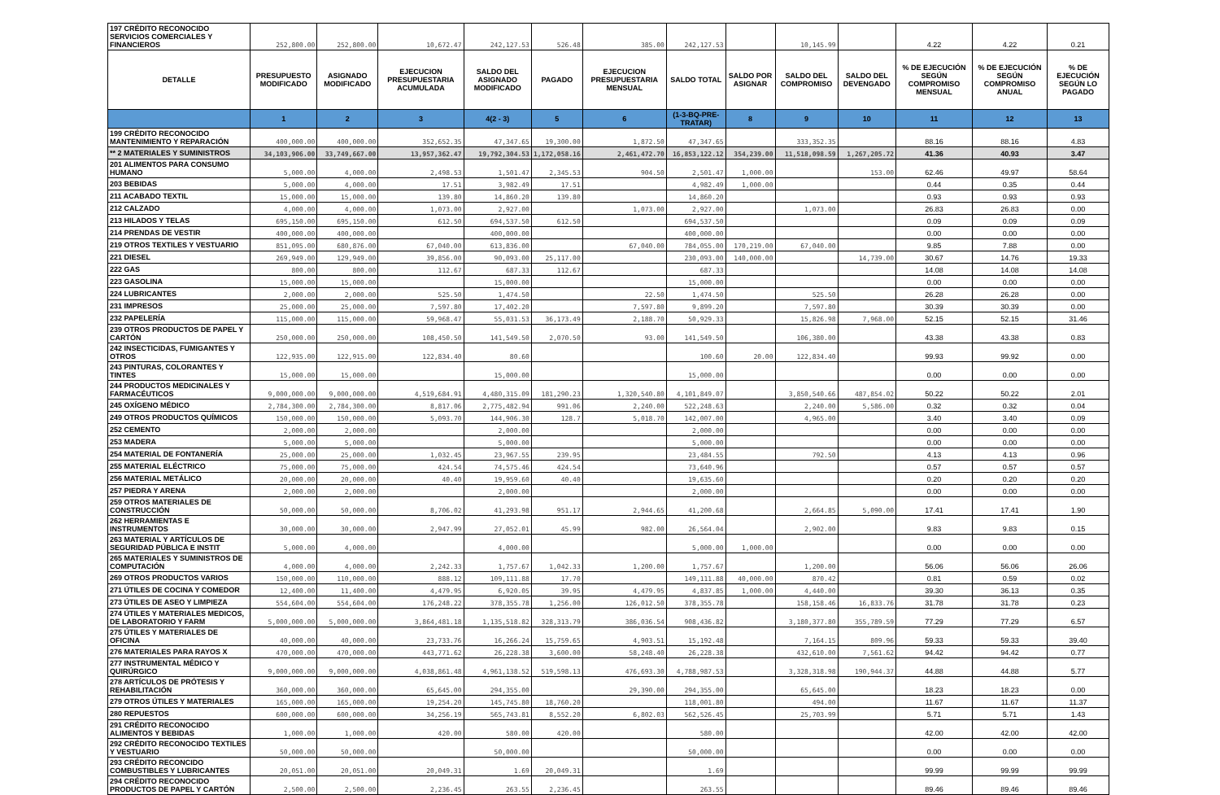| 197 CRÉDITO RECONOCIDO SERVICIOS COMERCIALES Y FINANCIEROS | 252,800.00 | 252,800.00 | 10,672.47 | 242,127.53 | 526.48 | 385.00 | 242,127.53 | | 10,145.99 | | 4.22 | 4.22 | 0.21 |
| DETALLE | PRESUPUESTO MODIFICADO | ASIGNADO MODIFICADO | EJECUCION PRESUPUESTARIA ACUMULADA | SALDO DEL ASIGNADO MODIFICADO | PAGADO | EJECUCION PRESUPUESTARIA MENSUAL | SALDO TOTAL | SALDO POR ASIGNAR | SALDO DEL COMPROMISO | SALDO DEL DEVENGADO | % DE EJECUCIÓN SEGÚN COMPROMISO MENSUAL | % DE EJECUCIÓN SEGÚN COMPROMISO ANUAL | % DE EJECUCIÓN SEGÚN LO PAGADO |
| | 1 | 2 | 3 | 4(2 - 3) | 5 | 6 | (1-3-BQ-PRE-TRATAR) | 8 | 9 | 10 | 11 | 12 | 13 |
| 199 CRÉDITO RECONOCIDO MANTENIMIENTO Y REPARACIÓN | 400,000.00 | 400,000.00 | 352,652.35 | 47,347.65 | 19,300.00 | 1,872.50 | 47,347.65 | | 333,352.35 | | 88.16 | 88.16 | 4.83 |
| ** 2 MATERIALES Y SUMINISTROS | 34,103,906.00 | 33,749,667.00 | 13,957,362.47 | 19,792,304.53 | 1,172,058.16 | 2,461,472.70 | 16,853,122.12 | 354,239.00 | 11,518,098.59 | 1,267,205.72 | 41.36 | 40.93 | 3.47 |
| 201 ALIMENTOS PARA CONSUMO HUMANO | 5,000.00 | 4,000.00 | 2,498.53 | 1,501.47 | 2,345.53 | 904.50 | 2,501.47 | 1,000.00 | | 153.00 | 62.46 | 49.97 | 58.64 |
| 203 BEBIDAS | 5,000.00 | 4,000.00 | 17.51 | 3,982.49 | 17.51 | | 4,982.49 | 1,000.00 | | | 0.44 | 0.35 | 0.44 |
| 211 ACABADO TEXTIL | 15,000.00 | 15,000.00 | 139.80 | 14,860.20 | 139.80 | | 14,860.20 | | | | 0.93 | 0.93 | 0.93 |
| 212 CALZADO | 4,000.00 | 4,000.00 | 1,073.00 | 2,927.00 | | 1,073.00 | 2,927.00 | | 1,073.00 | | 26.83 | 26.83 | 0.00 |
| 213 HILADOS Y TELAS | 695,150.00 | 695,150.00 | 612.50 | 694,537.50 | 612.50 | | 694,537.50 | | | | 0.09 | 0.09 | 0.09 |
| 214 PRENDAS DE VESTIR | 400,000.00 | 400,000.00 | | 400,000.00 | | | 400,000.00 | | | | 0.00 | 0.00 | 0.00 |
| 219 OTROS TEXTILES Y VESTUARIO | 851,095.00 | 680,876.00 | 67,040.00 | 613,836.00 | | 67,040.00 | 784,055.00 | 170,219.00 | 67,040.00 | | 9.85 | 7.88 | 0.00 |
| 221 DIESEL | 269,949.00 | 129,949.00 | 39,856.00 | 90,093.00 | 25,117.00 | | 230,093.00 | 140,000.00 | | 14,739.00 | 30.67 | 14.76 | 19.33 |
| 222 GAS | 800.00 | 800.00 | 112.67 | 687.33 | 112.67 | | 687.33 | | | | 14.08 | 14.08 | 14.08 |
| 223 GASOLINA | 15,000.00 | 15,000.00 | | 15,000.00 | | | 15,000.00 | | | | 0.00 | 0.00 | 0.00 |
| 224 LUBRICANTES | 2,000.00 | 2,000.00 | 525.50 | 1,474.50 | | 22.50 | 1,474.50 | | 525.50 | | 26.28 | 26.28 | 0.00 |
| 231 IMPRESOS | 25,000.00 | 25,000.00 | 7,597.80 | 17,402.20 | | 7,597.80 | 9,899.20 | | 7,597.80 | | 30.39 | 30.39 | 0.00 |
| 232 PAPELERÍA | 115,000.00 | 115,000.00 | 59,968.47 | 55,031.53 | 36,173.49 | 2,188.70 | 50,929.33 | | 15,826.98 | 7,968.00 | 52.15 | 52.15 | 31.46 |
| 239 OTROS PRODUCTOS DE PAPEL Y CARTÓN | 250,000.00 | 250,000.00 | 108,450.50 | 141,549.50 | 2,070.50 | 93.00 | 141,549.50 | | 106,380.00 | | 43.38 | 43.38 | 0.83 |
| 242 INSECTICIDAS, FUMIGANTES Y OTROS | 122,935.00 | 122,915.00 | 122,834.40 | 80.60 | | | 100.60 | 20.00 | 122,834.40 | | 99.93 | 99.92 | 0.00 |
| 243 PINTURAS, COLORANTES Y TINTES | 15,000.00 | 15,000.00 | | 15,000.00 | | | 15,000.00 | | | | 0.00 | 0.00 | 0.00 |
| 244 PRODUCTOS MEDICINALES Y FARMACÉUTICOS | 9,000,000.00 | 9,000,000.00 | 4,519,684.91 | 4,480,315.09 | 181,290.23 | 1,320,540.80 | 4,101,849.07 | | 3,850,540.66 | 487,854.02 | 50.22 | 50.22 | 2.01 |
| 245 OXÍGENO MÉDICO | 2,784,300.00 | 2,784,300.00 | 8,817.06 | 2,775,482.94 | 991.06 | 2,240.00 | 522,248.63 | | 2,240.00 | 5,586.00 | 0.32 | 0.32 | 0.04 |
| 249 OTROS PRODUCTOS QUÍMICOS | 150,000.00 | 150,000.00 | 5,093.70 | 144,906.30 | 128.7 | 5,018.70 | 142,007.00 | | 4,965.00 | | 3.40 | 3.40 | 0.09 |
| 252 CEMENTO | 2,000.00 | 2,000.00 | | 2,000.00 | | | 2,000.00 | | | | 0.00 | 0.00 | 0.00 |
| 253 MADERA | 5,000.00 | 5,000.00 | | 5,000.00 | | | 5,000.00 | | | | 0.00 | 0.00 | 0.00 |
| 254 MATERIAL DE FONTANERÍA | 25,000.00 | 25,000.00 | 1,032.45 | 23,967.55 | 239.95 | | 23,484.55 | | 792.50 | | 4.13 | 4.13 | 0.96 |
| 255 MATERIAL ELÉCTRICO | 75,000.00 | 75,000.00 | 424.54 | 74,575.46 | 424.54 | | 73,640.96 | | | | 0.57 | 0.57 | 0.57 |
| 256 MATERIAL METÁLICO | 20,000.00 | 20,000.00 | 40.40 | 19,959.60 | 40.40 | | 19,635.60 | | | | 0.20 | 0.20 | 0.20 |
| 257 PIEDRA Y ARENA | 2,000.00 | 2,000.00 | | 2,000.00 | | | 2,000.00 | | | | 0.00 | 0.00 | 0.00 |
| 259 OTROS MATERIALES DE CONSTRUCCIÓN | 50,000.00 | 50,000.00 | 8,706.02 | 41,293.98 | 951.17 | 2,944.65 | 41,200.68 | | 2,664.85 | 5,090.00 | 17.41 | 17.41 | 1.90 |
| 262 HERRAMIENTAS E INSTRUMENTOS | 30,000.00 | 30,000.00 | 2,947.99 | 27,052.01 | 45.99 | 982.00 | 26,564.04 | | 2,902.00 | | 9.83 | 9.83 | 0.15 |
| 263 MATERIAL Y ARTÍCULOS DE SEGURIDAD PÚBLICA E INSTIT | 5,000.00 | 4,000.00 | | 4,000.00 | | | 5,000.00 | 1,000.00 | | | 0.00 | 0.00 | 0.00 |
| 265 MATERIALES Y SUMINISTROS DE COMPUTACIÓN | 4,000.00 | 4,000.00 | 2,242.33 | 1,757.67 | 1,042.33 | 1,200.00 | 1,757.67 | | 1,200.00 | | 56.06 | 56.06 | 26.06 |
| 269 OTROS PRODUCTOS VARIOS | 150,000.00 | 110,000.00 | 888.12 | 109,111.88 | 17.70 | | 149,111.88 | 40,000.00 | 870.42 | | 0.81 | 0.59 | 0.02 |
| 271 ÚTILES DE COCINA Y COMEDOR | 12,400.00 | 11,400.00 | 4,479.95 | 6,920.05 | 39.95 | 4,479.95 | 4,837.85 | 1,000.00 | 4,440.00 | | 39.30 | 36.13 | 0.35 |
| 273 ÚTILES DE ASEO Y LIMPIEZA | 554,604.00 | 554,604.00 | 176,248.22 | 378,355.78 | 1,256.00 | 126,012.50 | 378,355.78 | | 158,158.46 | 16,833.76 | 31.78 | 31.78 | 0.23 |
| 274 ÚTILES Y MATERIALES MEDICOS, DE LABORATORIO Y FARM | 5,000,000.00 | 5,000,000.00 | 3,864,481.18 | 1,135,518.82 | 328,313.79 | 386,036.54 | 908,436.82 | | 3,180,377.80 | 355,789.59 | 77.29 | 77.29 | 6.57 |
| 275 ÚTILES Y MATERIALES DE OFICINA | 40,000.00 | 40,000.00 | 23,733.76 | 16,266.24 | 15,759.65 | 4,903.51 | 15,192.48 | | 7,164.15 | 809.96 | 59.33 | 59.33 | 39.40 |
| 276 MATERIALES PARA RAYOS X | 470,000.00 | 470,000.00 | 443,771.62 | 26,228.38 | 3,600.00 | 58,248.40 | 26,228.38 | | 432,610.00 | 7,561.62 | 94.42 | 94.42 | 0.77 |
| 277 INSTRUMENTAL MÉDICO Y QUIRÚRGICO | 9,000,000.00 | 9,000,000.00 | 4,038,861.48 | 4,961,138.52 | 519,598.13 | 476,693.30 | 4,788,987.53 | | 3,328,318.98 | 190,944.37 | 44.88 | 44.88 | 5.77 |
| 278 ARTÍCULOS DE PRÓTESIS Y REHABILITACIÓN | 360,000.00 | 360,000.00 | 65,645.00 | 294,355.00 | | 29,390.00 | 294,355.00 | | 65,645.00 | | 18.23 | 18.23 | 0.00 |
| 279 OTROS ÚTILES Y MATERIALES | 165,000.00 | 165,000.00 | 19,254.20 | 145,745.80 | 18,760.20 | | 118,001.80 | | 494.00 | | 11.67 | 11.67 | 11.37 |
| 280 REPUESTOS | 600,000.00 | 600,000.00 | 34,256.19 | 565,743.81 | 8,552.20 | 6,802.03 | 562,526.45 | | 25,703.99 | | 5.71 | 5.71 | 1.43 |
| 291 CRÉDITO RECONOCIDO ALIMENTOS Y BEBIDAS | 1,000.00 | 1,000.00 | 420.00 | 580.00 | 420.00 | | 580.00 | | | | 42.00 | 42.00 | 42.00 |
| 292 CRÉDITO RECONOCIDO TEXTILES Y VESTUARIO | 50,000.00 | 50,000.00 | | 50,000.00 | | | 50,000.00 | | | | 0.00 | 0.00 | 0.00 |
| 293 CRÉDITO RECONCIDO COMBUSTIBLES Y LUBRICANTES | 20,051.00 | 20,051.00 | 20,049.31 | 1.69 | 20,049.31 | | 1.69 | | | | 99.99 | 99.99 | 99.99 |
| 294 CRÉDITO RECONOCIDO PRODUCTOS DE PAPEL Y CARTÓN | 2,500.00 | 2,500.00 | 2,236.45 | 263.55 | 2,236.45 | | 263.55 | | | | 89.46 | 89.46 | 89.46 |